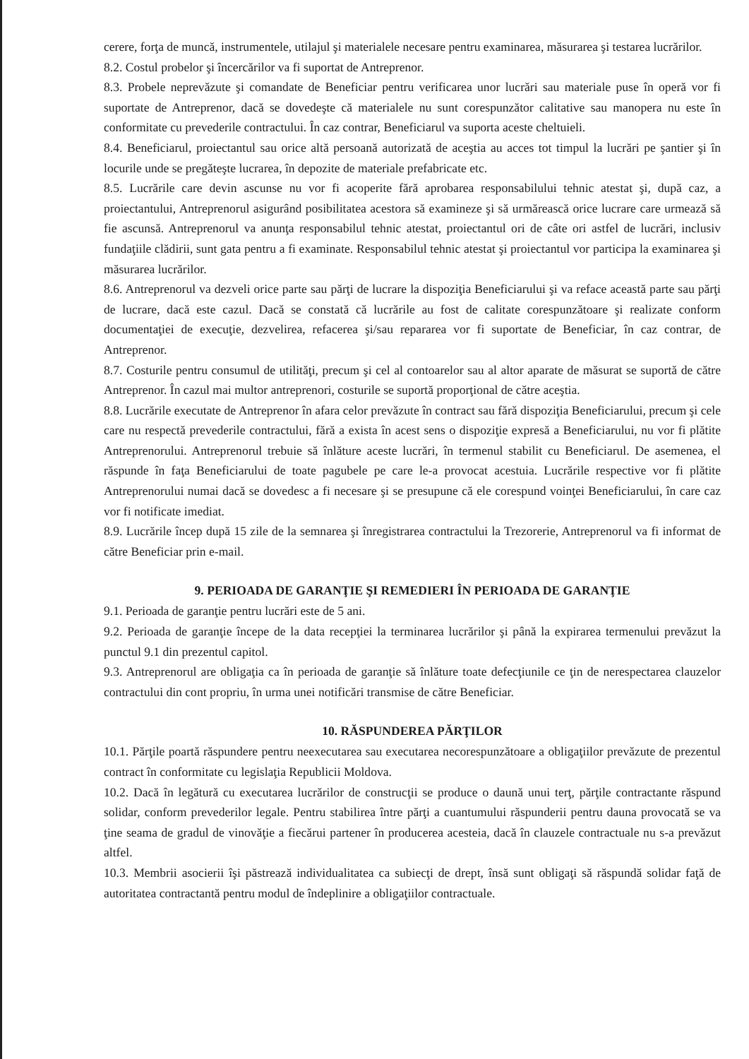cerere, forţa de muncă, instrumentele, utilajul şi materialele necesare pentru examinarea, măsurarea şi testarea lucrărilor.
8.2. Costul probelor şi încercărilor va fi suportat de Antreprenor.
8.3. Probele neprevăzute şi comandate de Beneficiar pentru verificarea unor lucrări sau materiale puse în operă vor fi suportate de Antreprenor, dacă se dovedeşte că materialele nu sunt corespunzător calitative sau manopera nu este în conformitate cu prevederile contractului. În caz contrar, Beneficiarul va suporta aceste cheltuieli.
8.4. Beneficiarul, proiectantul sau orice altă persoană autorizată de aceştia au acces tot timpul la lucrări pe şantier şi în locurile unde se pregăteşte lucrarea, în depozite de materiale prefabricate etc.
8.5. Lucrările care devin ascunse nu vor fi acoperite fără aprobarea responsabilului tehnic atestat şi, după caz, a proiectantului, Antreprenorul asigurând posibilitatea acestora să examineze şi să urmărească orice lucrare care urmează să fie ascunsă. Antreprenorul va anunţa responsabilul tehnic atestat, proiectantul ori de câte ori astfel de lucrări, inclusiv fundaţiile clădirii, sunt gata pentru a fi examinate. Responsabilul tehnic atestat şi proiectantul vor participa la examinarea şi măsurarea lucrărilor.
8.6. Antreprenorul va dezveli orice parte sau părţi de lucrare la dispoziţia Beneficiarului şi va reface această parte sau părţi de lucrare, dacă este cazul. Dacă se constată că lucrările au fost de calitate corespunzătoare şi realizate conform documentaţiei de execuţie, dezvelirea, refacerea şi/sau repararea vor fi suportate de Beneficiar, în caz contrar, de Antreprenor.
8.7. Costurile pentru consumul de utilităţi, precum şi cel al contoarelor sau al altor aparate de măsurat se suportă de către Antreprenor. În cazul mai multor antreprenori, costurile se suportă proporţional de către aceştia.
8.8. Lucrările executate de Antreprenor în afara celor prevăzute în contract sau fără dispoziţia Beneficiarului, precum şi cele care nu respectă prevederile contractului, fără a exista în acest sens o dispoziţie expresă a Beneficiarului, nu vor fi plătite Antreprenorului. Antreprenorul trebuie să înlăture aceste lucrări, în termenul stabilit cu Beneficiarul. De asemenea, el răspunde în faţa Beneficiarului de toate pagubele pe care le-a provocat acestuia. Lucrările respective vor fi plătite Antreprenorului numai dacă se dovedesc a fi necesare şi se presupune că ele corespund voinţei Beneficiarului, în care caz vor fi notificate imediat.
8.9. Lucrările încep după 15 zile de la semnarea şi înregistrarea contractului la Trezorerie, Antreprenorul va fi informat de către Beneficiar prin e-mail.
9. PERIOADA DE GARANŢIE ŞI REMEDIERI ÎN PERIOADA DE GARANŢIE
9.1. Perioada de garanţie pentru lucrări este de 5 ani.
9.2. Perioada de garanţie începe de la data recepţiei la terminarea lucrărilor şi până la expirarea termenului prevăzut la punctul 9.1 din prezentul capitol.
9.3. Antreprenorul are obligaţia ca în perioada de garanţie să înlăture toate defecţiunile ce ţin de nerespectarea clauzelor contractului din cont propriu, în urma unei notificări transmise de către Beneficiar.
10. RĂSPUNDEREA PĂRŢILOR
10.1. Părţile poartă răspundere pentru neexecutarea sau executarea necorespunzătoare a obligaţiilor prevăzute de prezentul contract în conformitate cu legislaţia Republicii Moldova.
10.2. Dacă în legătură cu executarea lucrărilor de construcţii se produce o daună unui terţ, părţile contractante răspund solidar, conform prevederilor legale. Pentru stabilirea între părţi a cuantumului răspunderii pentru dauna provocată se va ţine seama de gradul de vinovăţie a fiecărui partener în producerea acesteia, dacă în clauzele contractuale nu s-a prevăzut altfel.
10.3. Membrii asocierii îşi păstrează individualitatea ca subiecţi de drept, însă sunt obligaţi să răspundă solidar faţă de autoritatea contractantă pentru modul de îndeplinire a obligaţiilor contractuale.